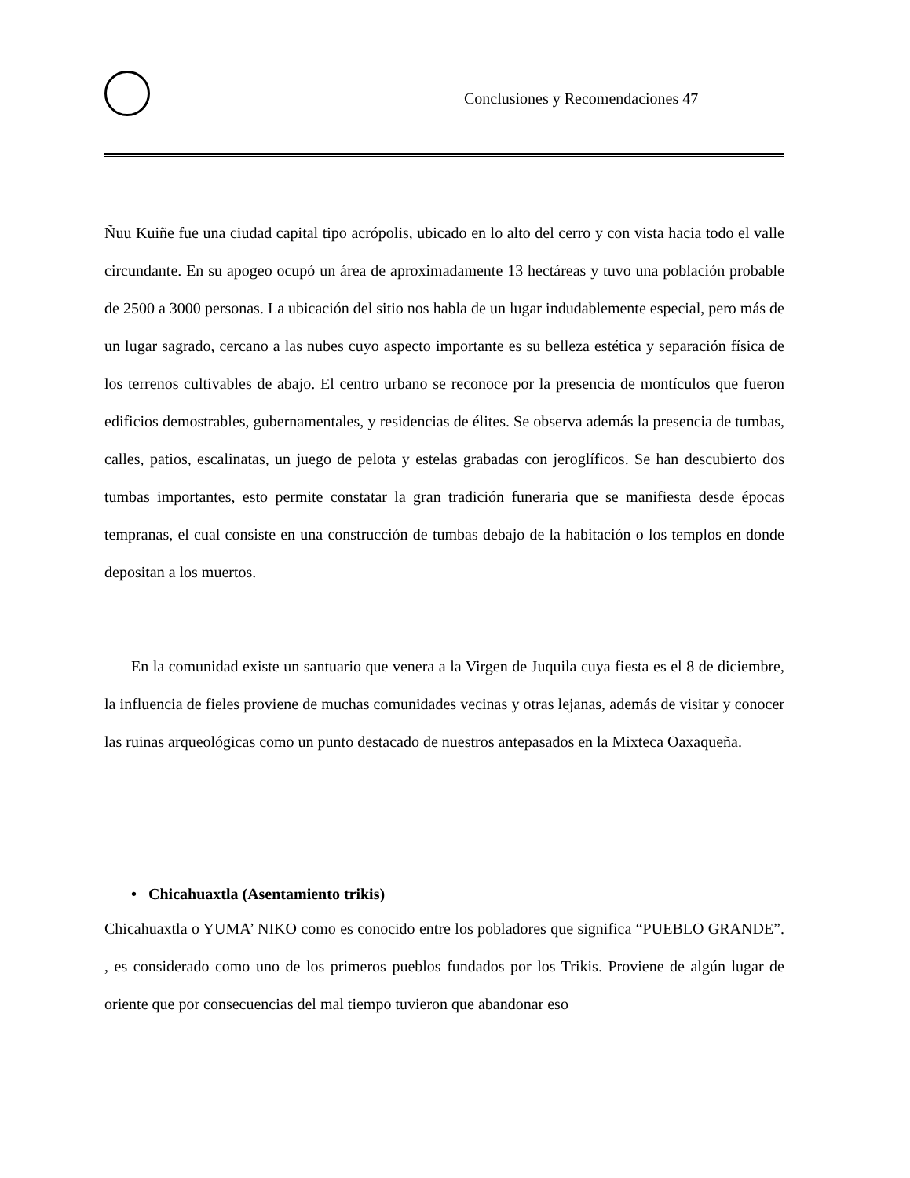Conclusiones y Recomendaciones 47
Ñuu Kuiñe fue una ciudad capital tipo acrópolis, ubicado en lo alto del cerro y con vista hacia todo el valle circundante. En su apogeo ocupó un área de aproximadamente 13 hectáreas y tuvo una población probable de 2500 a 3000 personas. La ubicación del sitio nos habla de un lugar indudablemente especial, pero más de un lugar sagrado, cercano a las nubes cuyo aspecto importante es su belleza estética y separación física de los terrenos cultivables de abajo. El centro urbano se reconoce por la presencia de montículos que fueron edificios demostrables, gubernamentales, y residencias de élites. Se observa además la presencia de tumbas, calles, patios, escalinatas, un juego de pelota y estelas grabadas con jeroglíficos. Se han descubierto dos tumbas importantes, esto permite constatar la gran tradición funeraria que se manifiesta desde épocas tempranas, el cual consiste en una construcción de tumbas debajo de la habitación o los templos en donde depositan a los muertos.
En la comunidad existe un santuario que venera a la Virgen de Juquila cuya fiesta es el 8 de diciembre, la influencia de fieles proviene de muchas comunidades vecinas y otras lejanas, además de visitar y conocer las ruinas arqueológicas como un punto destacado de nuestros antepasados en la Mixteca Oaxaqueña.
• Chicahuaxtla (Asentamiento trikis)
Chicahuaxtla o YUMA’ NIKO como es conocido entre los pobladores que significa “PUEBLO GRANDE”. , es considerado como uno de los primeros pueblos fundados por los Trikis. Proviene de algún lugar de oriente que por consecuencias del mal tiempo tuvieron que abandonar eso